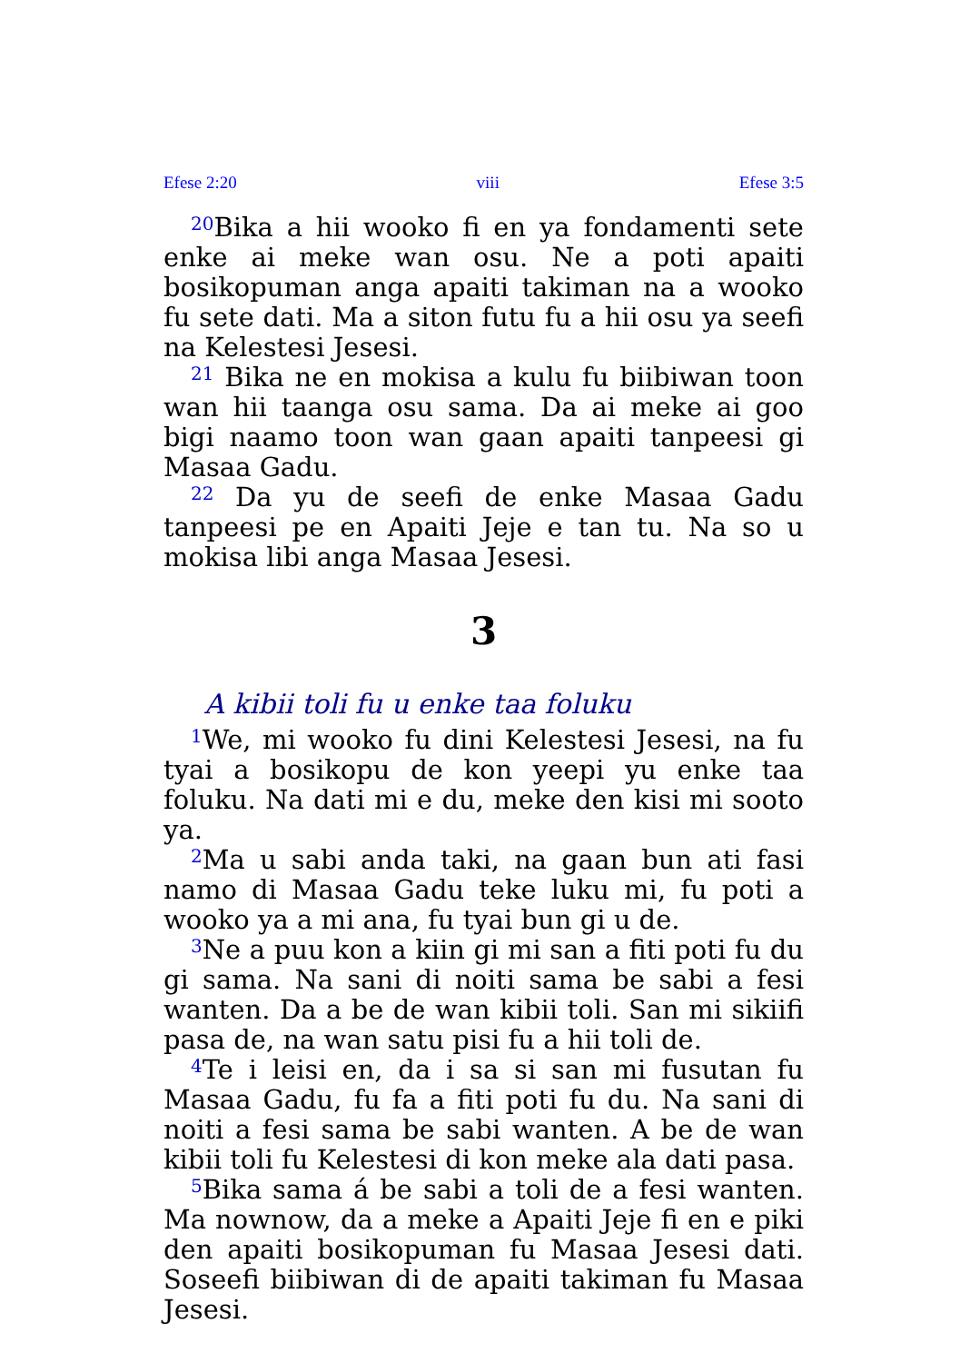Efese 2:20 viii Efese 3:5
<sup>20</sup> Bika a hii wooko fi en ya fondamenti sete enke ai meke wan osu. Ne a poti apaiti bosikopuman anga apaiti takiman na a wooko fu sete dati. Ma a siton futu fu a hii osu ya seefi na Kelestesi Jesesi.
<sup>21</sup> Bika ne en mokisa a kulu fu biibiwan toon wan hii taanga osu sama. Da ai meke ai goo bigi naamo toon wan gaan apaiti tanpeesi gi Masaa Gadu.
<sup>22</sup> Da yu de seefi de enke Masaa Gadu tanpeesi pe en Apaiti Jeje e tan tu. Na so u mokisa libi anga Masaa Jesesi.
3
A kibii toli fu u enke taa foluku
<sup>1</sup> We, mi wooko fu dini Kelestesi Jesesi, na fu tyai a bosikopu de kon yeepi yu enke taa foluku. Na dati mi e du, meke den kisi mi sooto ya.
<sup>2</sup> Ma u sabi anda taki, na gaan bun ati fasi namo di Masaa Gadu teke luku mi, fu poti a wooko ya a mi ana, fu tyai bun gi u de.
<sup>3</sup> Ne a puu kon a kiin gi mi san a fiti poti fu du gi sama. Na sani di noiti sama be sabi a fesi wanten. Da a be de wan kibii toli. San mi sikiifi pasa de, na wan satu pisi fu a hii toli de.
<sup>4</sup> Te i leisi en, da i sa si san mi fusutan fu Masaa Gadu, fu fa a fiti poti fu du. Na sani di noiti a fesi sama be sabi wanten. A be de wan kibii toli fu Kelestesi di kon meke ala dati pasa.
<sup>5</sup> Bika sama á be sabi a toli de a fesi wanten. Ma nownow, da a meke a Apaiti Jeje fi en e piki den apaiti bosikopuman fu Masaa Jesesi dati. Soseefi biibiwan di de apaiti takiman fu Masaa Jesesi.